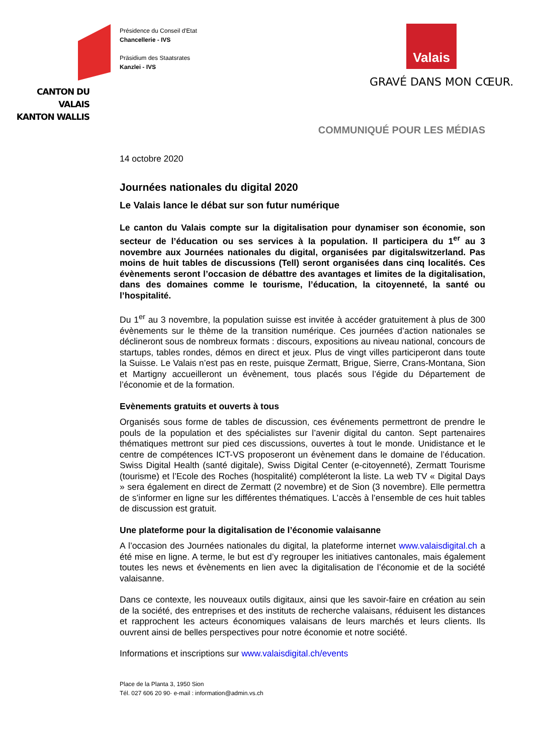CANTON DU VALAIS
KANTON WALLIS
Présidence du Conseil d'Etat
Chancellerie - IVS
Präsidium des Staatsrates
Kanzlei - IVS
Valais
GRAVÉ DANS MON CŒUR.
COMMUNIQUÉ POUR LES MÉDIAS
14 octobre 2020
Journées nationales du digital 2020
Le Valais lance le débat sur son futur numérique
Le canton du Valais compte sur la digitalisation pour dynamiser son économie, son secteur de l’éducation ou ses services à la population. Il participera du 1<sup>er</sup> au 3 novembre aux Journées nationales du digital, organisées par digitalswitzerland. Pas moins de huit tables de discussions (Tell) seront organisées dans cinq localités. Ces évènements seront l’occasion de débattre des avantages et limites de la digitalisation, dans des domaines comme le tourisme, l’éducation, la citoyenneté, la santé ou l’hospitalité.
Du 1<sup>er</sup> au 3 novembre, la population suisse est invitée à accéder gratuitement à plus de 300 évènements sur le thème de la transition numérique. Ces journées d’action nationales se déclineront sous de nombreux formats : discours, expositions au niveau national, concours de startups, tables rondes, démos en direct et jeux. Plus de vingt villes participeront dans toute la Suisse. Le Valais n’est pas en reste, puisque Zermatt, Brigue, Sierre, Crans-Montana, Sion et Martigny accueilleront un évènement, tous placés sous l’égide du Département de l’économie et de la formation.
Evènements gratuits et ouverts à tous
Organisés sous forme de tables de discussion, ces événements permettront de prendre le pouls de la population et des spécialistes sur l’avenir digital du canton. Sept partenaires thématiques mettront sur pied ces discussions, ouvertes à tout le monde. Unidistance et le centre de compétences ICT-VS proposeront un évènement dans le domaine de l’éducation. Swiss Digital Health (santé digitale), Swiss Digital Center (e-citoyenneté), Zermatt Tourisme (tourisme) et l’Ecole des Roches (hospitalité) compléteront la liste. La web TV « Digital Days » sera également en direct de Zermatt (2 novembre) et de Sion (3 novembre). Elle permettra de s’informer en ligne sur les différentes thématiques. L’accès à l’ensemble de ces huit tables de discussion est gratuit.
Une plateforme pour la digitalisation de l’économie valaisanne
A l’occasion des Journées nationales du digital, la plateforme internet www.valaisdigital.ch a été mise en ligne. A terme, le but est d’y regrouper les initiatives cantonales, mais également toutes les news et évènements en lien avec la digitalisation de l’économie et de la société valaisanne.
Dans ce contexte, les nouveaux outils digitaux, ainsi que les savoir-faire en création au sein de la société, des entreprises et des instituts de recherche valaisans, réduisent les distances et rapprochent les acteurs économiques valaisans de leurs marchés et leurs clients. Ils ouvrent ainsi de belles perspectives pour notre économie et notre société.
Informations et inscriptions sur www.valaisdigital.ch/events
Place de la Planta 3, 1950 Sion
Tél. 027 606 20 90· e-mail : information@admin.vs.ch